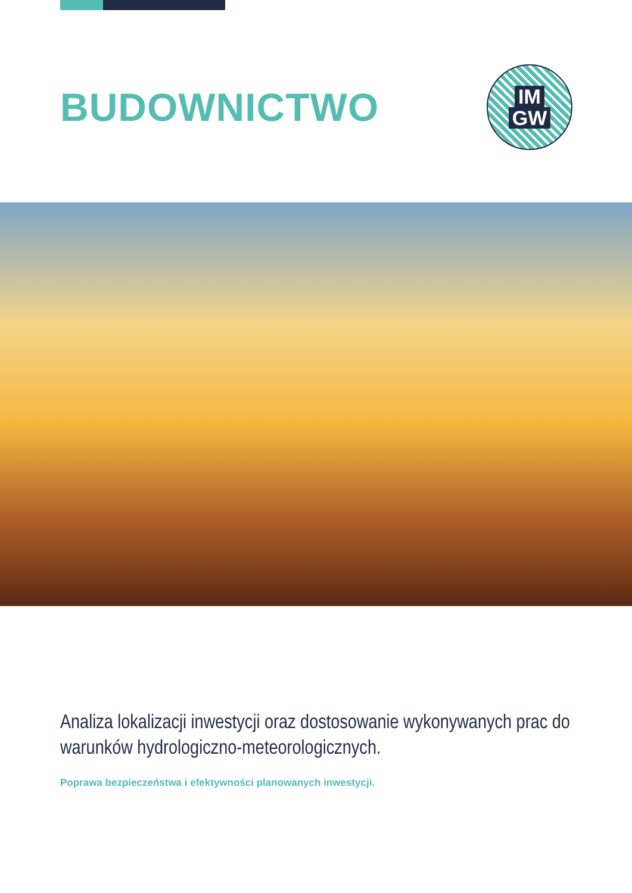BUDOWNICTWO
IM
GW
Analiza lokalizacji inwestycji oraz dostosowanie wykonywanych prac do warunków hydrologiczno-meteorologicznych.
Poprawa bezpieczeństwa i efektywności planowanych inwestycji.